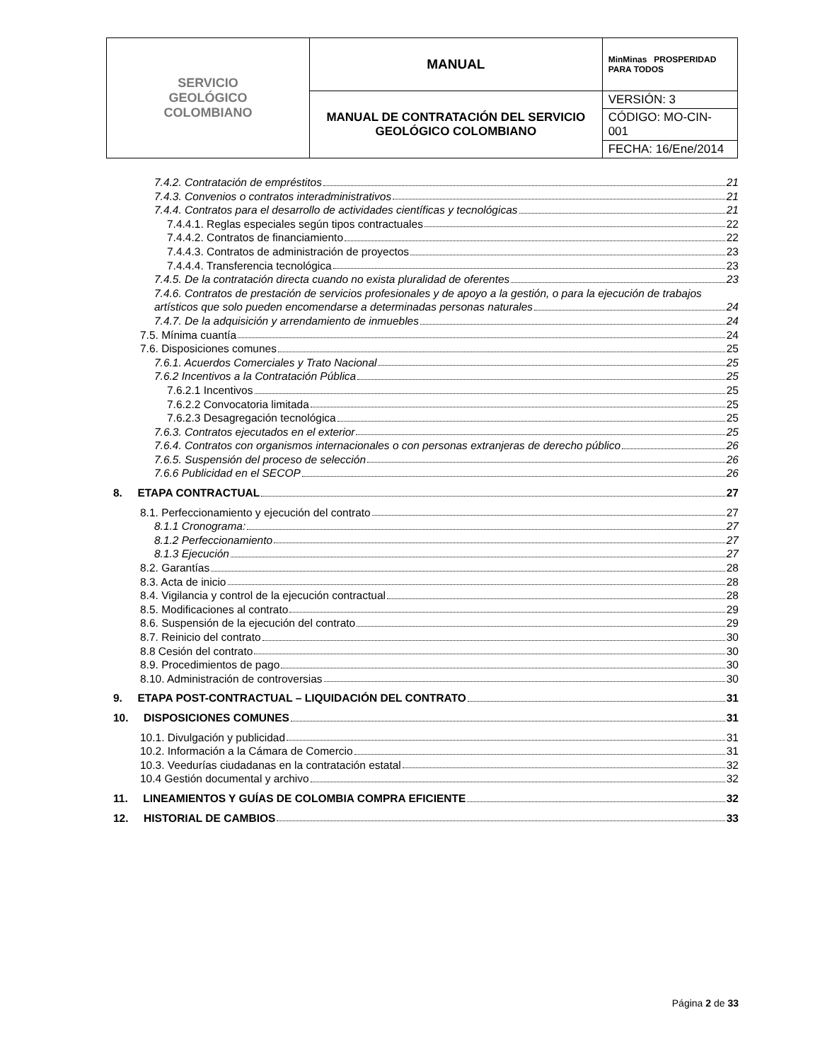| SERVICIO GEOLÓGICO COLOMBIANO | MANUAL | MinMinas PROSPERIDAD PARA TODOS |
| | MANUAL DE CONTRATACIÓN DEL SERVICIO GEOLÓGICO COLOMBIANO | VERSIÓN: 3 |
| | | CÓDIGO: MO-CIN-001 |
| | | FECHA: 16/Ene/2014 |
7.4.2. Contratación de empréstitos 21
7.4.3. Convenios o contratos interadministrativos 21
7.4.4. Contratos para el desarrollo de actividades científicas y tecnológicas 21
7.4.4.1. Reglas especiales según tipos contractuales 22
7.4.4.2. Contratos de financiamiento 22
7.4.4.3. Contratos de administración de proyectos 23
7.4.4.4. Transferencia tecnológica 23
7.4.5. De la contratación directa cuando no exista pluralidad de oferentes 23
7.4.6. Contratos de prestación de servicios profesionales y de apoyo a la gestión, o para la ejecución de trabajos
artísticos que solo pueden encomendarse a determinadas personas naturales 24
7.4.7. De la adquisición y arrendamiento de inmuebles 24
7.5. Mínima cuantía 24
7.6. Disposiciones comunes 25
7.6.1. Acuerdos Comerciales y Trato Nacional 25
7.6.2 Incentivos a la Contratación Pública 25
7.6.2.1 Incentivos 25
7.6.2.2 Convocatoria limitada 25
7.6.2.3 Desagregación tecnológica 25
7.6.3. Contratos ejecutados en el exterior 25
7.6.4. Contratos con organismos internacionales o con personas extranjeras de derecho público 26
7.6.5. Suspensión del proceso de selección 26
7.6.6 Publicidad en el SECOP 26
8. ETAPA CONTRACTUAL 27
8.1. Perfeccionamiento y ejecución del contrato 27
8.1.1 Cronograma: 27
8.1.2 Perfeccionamiento 27
8.1.3 Ejecución 27
8.2. Garantías 28
8.3. Acta de inicio 28
8.4. Vigilancia y control de la ejecución contractual 28
8.5. Modificaciones al contrato 29
8.6. Suspensión de la ejecución del contrato 29
8.7. Reinicio del contrato 30
8.8 Cesión del contrato 30
8.9. Procedimientos de pago 30
8.10. Administración de controversias 30
9. ETAPA POST-CONTRACTUAL – LIQUIDACIÓN DEL CONTRATO 31
10. DISPOSICIONES COMUNES 31
10.1. Divulgación y publicidad 31
10.2. Información a la Cámara de Comercio 31
10.3. Veedurías ciudadanas en la contratación estatal 32
10.4 Gestión documental y archivo 32
11. LINEAMIENTOS Y GUÍAS DE COLOMBIA COMPRA EFICIENTE 32
12. HISTORIAL DE CAMBIOS 33
Página 2 de 33